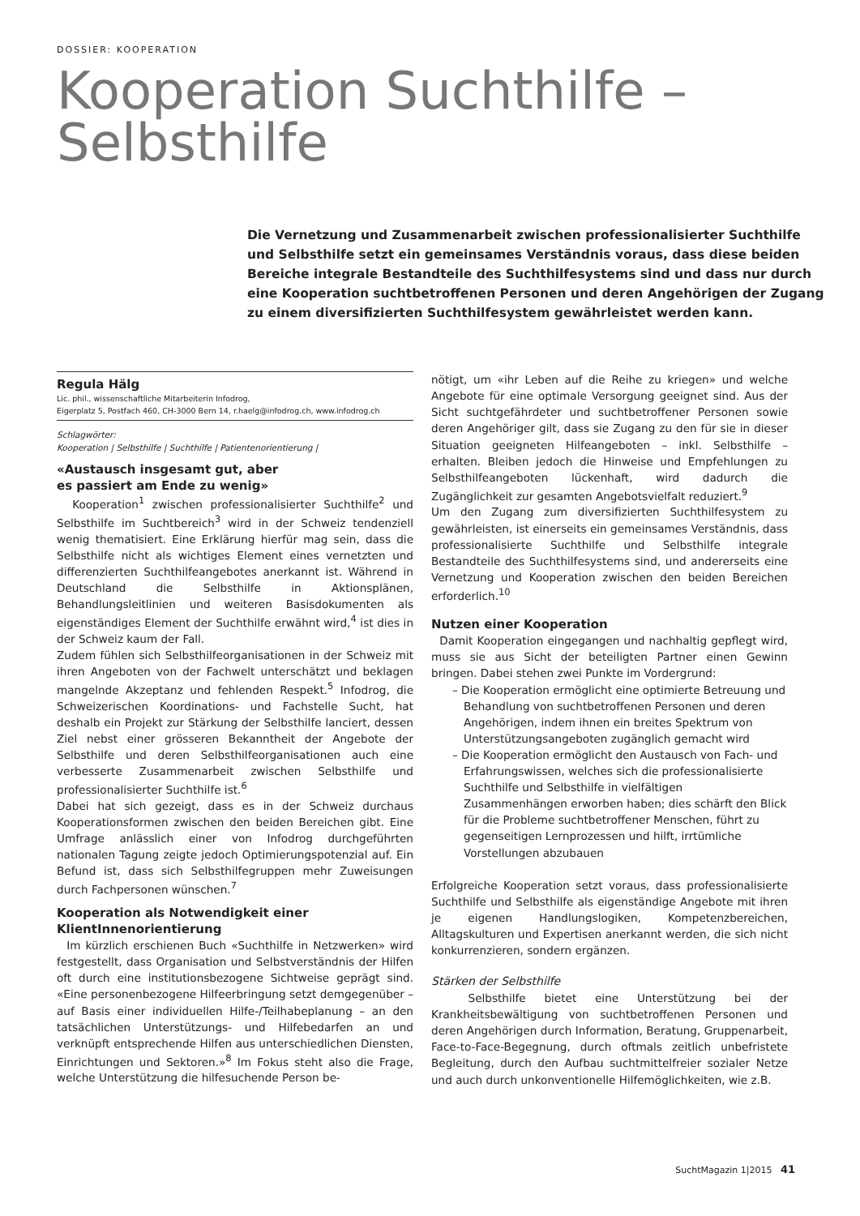DOSSIER: KOOPERATION
Kooperation Suchthilfe –
Selbsthilfe
Die Vernetzung und Zusammenarbeit zwischen professionalisierter Suchthilfe und Selbsthilfe setzt ein gemeinsames Verständnis voraus, dass diese beiden Bereiche integrale Bestandteile des Suchthilfesystems sind und dass nur durch eine Kooperation suchtbetroffenen Personen und deren Angehörigen der Zugang zu einem diversifizierten Suchthilfesystem gewährleistet werden kann.
Regula Hälg
Lic. phil., wissenschaftliche Mitarbeiterin Infodrog,
Eigerplatz 5, Postfach 460, CH-3000 Bern 14, r.haelg@infodrog.ch, www.infodrog.ch
Schlagwörter:
Kooperation | Selbsthilfe | Suchthilfe | Patientenorientierung |
«Austausch insgesamt gut, aber
es passiert am Ende zu wenig»
Kooperation<sup>1</sup> zwischen professionalisierter Suchthilfe<sup>2</sup> und Selbsthilfe im Suchtbereich<sup>3</sup> wird in der Schweiz tendenziell wenig thematisiert. Eine Erklärung hierfür mag sein, dass die Selbsthilfe nicht als wichtiges Element eines vernetzten und differenzierten Suchthilfeangebotes anerkannt ist. Während in Deutschland die Selbsthilfe in Aktionsplänen, Behandlungsleitlinien und weiteren Basisdokumenten als eigenständiges Element der Suchthilfe erwähnt wird,<sup>4</sup> ist dies in der Schweiz kaum der Fall.
Zudem fühlen sich Selbsthilfeorganisationen in der Schweiz mit ihren Angeboten von der Fachwelt unterschätzt und beklagen mangelnde Akzeptanz und fehlenden Respekt.<sup>5</sup> Infodrog, die Schweizerischen Koordinations- und Fachstelle Sucht, hat deshalb ein Projekt zur Stärkung der Selbsthilfe lanciert, dessen Ziel nebst einer grösseren Bekanntheit der Angebote der Selbsthilfe und deren Selbsthilfeorganisationen auch eine verbesserte Zusammenarbeit zwischen Selbsthilfe und professionalisierter Suchthilfe ist.<sup>6</sup>
Dabei hat sich gezeigt, dass es in der Schweiz durchaus Kooperationsformen zwischen den beiden Bereichen gibt. Eine Umfrage anlässlich einer von Infodrog durchgeführten nationalen Tagung zeigte jedoch Optimierungspotenzial auf. Ein Befund ist, dass sich Selbsthilfegruppen mehr Zuweisungen durch Fachpersonen wünschen.<sup>7</sup>
Kooperation als Notwendigkeit einer KlientInnenorientierung
Im kürzlich erschienen Buch «Suchthilfe in Netzwerken» wird festgestellt, dass Organisation und Selbstverständnis der Hilfen oft durch eine institutionsbezogene Sichtweise geprägt sind. «Eine personenbezogene Hilfeerbringung setzt demgegenüber – auf Basis einer individuellen Hilfe-/Teilhabeplanung – an den tatsächlichen Unterstützungs- und Hilfebedarfen an und verknüpft entsprechende Hilfen aus unterschiedlichen Diensten, Einrichtungen und Sektoren.»<sup>8</sup> Im Fokus steht also die Frage, welche Unterstützung die hilfesuchende Person be-
nötigt, um «ihr Leben auf die Reihe zu kriegen» und welche Angebote für eine optimale Versorgung geeignet sind. Aus der Sicht suchtgefährdeter und suchtbetroffener Personen sowie deren Angehöriger gilt, dass sie Zugang zu den für sie in dieser Situation geeigneten Hilfeangeboten – inkl. Selbsthilfe – erhalten. Bleiben jedoch die Hinweise und Empfehlungen zu Selbsthilfeangeboten lückenhaft, wird dadurch die Zugänglichkeit zur gesamten Angebotsvielfalt reduziert.<sup>9</sup>
Um den Zugang zum diversifizierten Suchthilfesystem zu gewährleisten, ist einerseits ein gemeinsames Verständnis, dass professionalisierte Suchthilfe und Selbsthilfe integrale Bestandteile des Suchthilfesystems sind, und andererseits eine Vernetzung und Kooperation zwischen den beiden Bereichen erforderlich.<sup>10</sup>
Nutzen einer Kooperation
Damit Kooperation eingegangen und nachhaltig gepflegt wird, muss sie aus Sicht der beteiligten Partner einen Gewinn bringen. Dabei stehen zwei Punkte im Vordergrund:
– Die Kooperation ermöglicht eine optimierte Betreuung und Behandlung von suchtbetroffenen Personen und deren Angehörigen, indem ihnen ein breites Spektrum von Unterstützungsangeboten zugänglich gemacht wird
– Die Kooperation ermöglicht den Austausch von Fach- und Erfahrungswissen, welches sich die professionalisierte Suchthilfe und Selbsthilfe in vielfältigen Zusammenhängen erworben haben; dies schärft den Blick für die Probleme suchtbetroffener Menschen, führt zu gegenseitigen Lernprozessen und hilft, irrtümliche Vorstellungen abzubauen
Erfolgreiche Kooperation setzt voraus, dass professionalisierte Suchthilfe und Selbsthilfe als eigenständige Angebote mit ihren je eigenen Handlungslogiken, Kompetenzbereichen, Alltagskulturen und Expertisen anerkannt werden, die sich nicht konkurrenzieren, sondern ergänzen.
Stärken der Selbsthilfe
Selbsthilfe bietet eine Unterstützung bei der Krankheitsbewältigung von suchtbetroffenen Personen und deren Angehörigen durch Information, Beratung, Gruppenarbeit, Face-to-Face-Begegnung, durch oftmals zeitlich unbefristete Begleitung, durch den Aufbau suchtmittelfreier sozialer Netze und auch durch unkonventionelle Hilfemöglichkeiten, wie z.B.
SuchtMagazin 1|2015 41